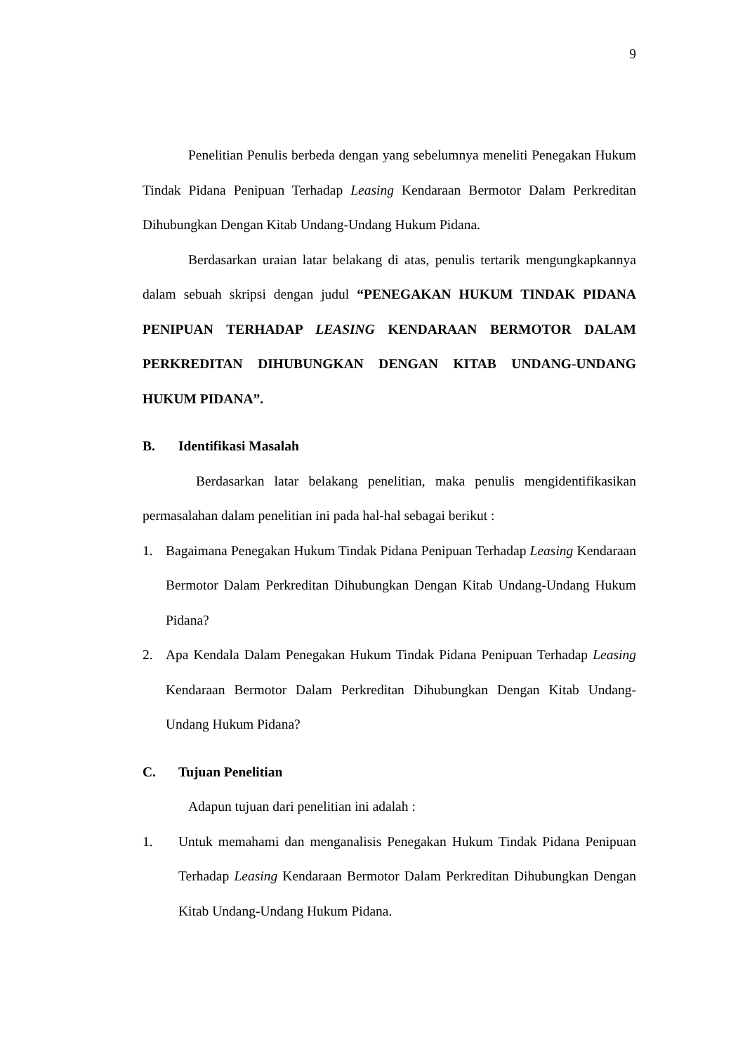9
Penelitian Penulis berbeda dengan yang sebelumnya meneliti Penegakan Hukum Tindak Pidana Penipuan Terhadap Leasing Kendaraan Bermotor Dalam Perkreditan Dihubungkan Dengan Kitab Undang-Undang Hukum Pidana.
Berdasarkan uraian latar belakang di atas, penulis tertarik mengungkapkannya dalam sebuah skripsi dengan judul “PENEGAKAN HUKUM TINDAK PIDANA PENIPUAN TERHADAP LEASING KENDARAAN BERMOTOR DALAM PERKREDITAN DIHUBUNGKAN DENGAN KITAB UNDANG-UNDANG HUKUM PIDANA”.
B. Identifikasi Masalah
Berdasarkan latar belakang penelitian, maka penulis mengidentifikasikan permasalahan dalam penelitian ini pada hal-hal sebagai berikut :
1. Bagaimana Penegakan Hukum Tindak Pidana Penipuan Terhadap Leasing Kendaraan Bermotor Dalam Perkreditan Dihubungkan Dengan Kitab Undang-Undang Hukum Pidana?
2. Apa Kendala Dalam Penegakan Hukum Tindak Pidana Penipuan Terhadap Leasing Kendaraan Bermotor Dalam Perkreditan Dihubungkan Dengan Kitab Undang-Undang Hukum Pidana?
C. Tujuan Penelitian
Adapun tujuan dari penelitian ini adalah :
1. Untuk memahami dan menganalisis Penegakan Hukum Tindak Pidana Penipuan Terhadap Leasing Kendaraan Bermotor Dalam Perkreditan Dihubungkan Dengan Kitab Undang-Undang Hukum Pidana.